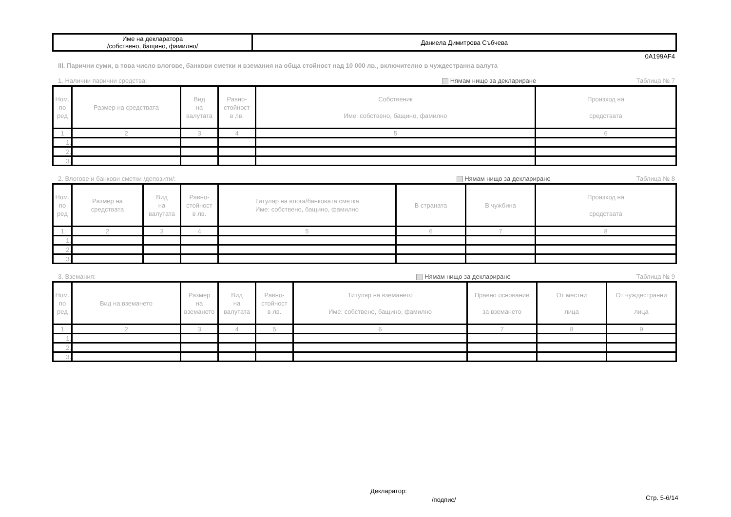| Име на декларатора /собствено, бащино, фамилно/ | Даниела Димитрова Събчева |
0A199AF4
III. Парични суми, в това число влогове, банкови сметки и вземания на обща стойност над 10 000 лв., включително в чуждестранна валута
1. Налични парични средства: Нямам нищо за деклариране Таблица № 7
| Ном. по ред | Размер на средствата | Вид на валутата | Равно- стойност в лв. | Собственик Име: собствено, бащино, фамилно | Произход на средствата |
| --- | --- | --- | --- | --- | --- |
| 1 | 2 | 3 | 4 | 5 | 6 |
| 1. | | | | | |
| 2. | | | | | |
| 3. | | | | | |
2. Влогове и банкови сметки /депозити/: Нямам нищо за деклариране Таблица № 8
| Ном. по ред | Размер на средствата | Вид на валутата | Равно- стойност в лв. | Титуляр на влога/банковата сметка Име: собствено, бащино, фамилно | В страната | В чужбина | Произход на средствата |
| --- | --- | --- | --- | --- | --- | --- | --- |
| 1 | 2 | 3 | 4 | 5 | 6 | 7 | 8 |
| 1. | | | | | | | |
| 2. | | | | | | | |
| 3. | | | | | | | |
3. Вземания: Нямам нищо за деклариране Таблица № 9
| Ном. по ред | Вид на вземането | Размер на вземането | Вид на валутата | Равно- стойност в лв. | Титуляр на вземането Име: собствено, бащино, фамилно | Правно основание за вземането | От местни лица | От чуждестранни лица |
| --- | --- | --- | --- | --- | --- | --- | --- | --- |
| 1 | 2 | 3 | 4 | 5 | 6 | 7 | 8 | 9 |
| 1. | | | | | | | | |
| 2. | | | | | | | | |
| 3. | | | | | | | | |
Декларатор:
/подпис/ Стр. 5-6/14